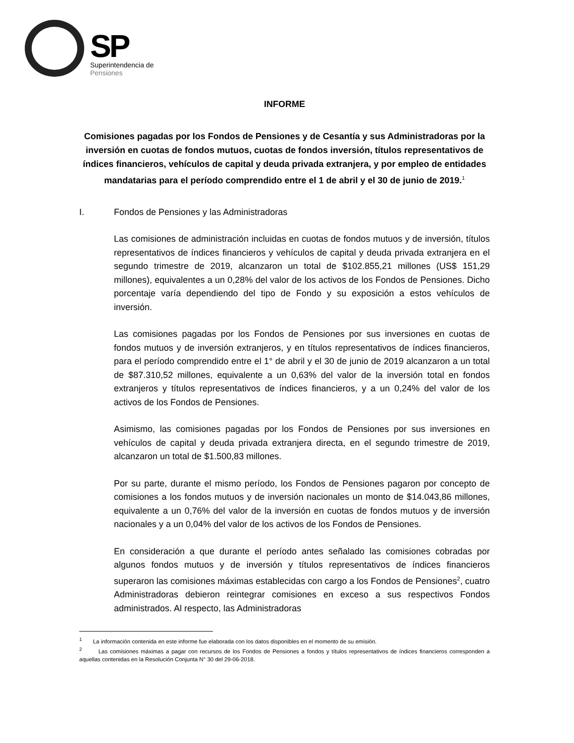SP
Superintendencia de
Pensiones
INFORME
Comisiones pagadas por los Fondos de Pensiones y de Cesantía y sus Administradoras por la inversión en cuotas de fondos mutuos, cuotas de fondos inversión, títulos representativos de índices financieros, vehículos de capital y deuda privada extranjera, y por empleo de entidades mandatarias para el período comprendido entre el 1 de abril y el 30 de junio de 2019.<sup>1</sup>
I. Fondos de Pensiones y las Administradoras
Las comisiones de administración incluidas en cuotas de fondos mutuos y de inversión, títulos representativos de índices financieros y vehículos de capital y deuda privada extranjera en el segundo trimestre de 2019, alcanzaron un total de $102.855,21 millones (US$ 151,29 millones), equivalentes a un 0,28% del valor de los activos de los Fondos de Pensiones. Dicho porcentaje varía dependiendo del tipo de Fondo y su exposición a estos vehículos de inversión.
Las comisiones pagadas por los Fondos de Pensiones por sus inversiones en cuotas de fondos mutuos y de inversión extranjeros, y en títulos representativos de índices financieros, para el período comprendido entre el 1° de abril y el 30 de junio de 2019 alcanzaron a un total de $87.310,52 millones, equivalente a un 0,63% del valor de la inversión total en fondos extranjeros y títulos representativos de índices financieros, y a un 0,24% del valor de los activos de los Fondos de Pensiones.
Asimismo, las comisiones pagadas por los Fondos de Pensiones por sus inversiones en vehículos de capital y deuda privada extranjera directa, en el segundo trimestre de 2019, alcanzaron un total de $1.500,83 millones.
Por su parte, durante el mismo período, los Fondos de Pensiones pagaron por concepto de comisiones a los fondos mutuos y de inversión nacionales un monto de $14.043,86 millones, equivalente a un 0,76% del valor de la inversión en cuotas de fondos mutuos y de inversión nacionales y a un 0,04% del valor de los activos de los Fondos de Pensiones.
En consideración a que durante el período antes señalado las comisiones cobradas por algunos fondos mutuos y de inversión y títulos representativos de índices financieros superaron las comisiones máximas establecidas con cargo a los Fondos de Pensiones<sup>2</sup>, cuatro Administradoras debieron reintegrar comisiones en exceso a sus respectivos Fondos administrados. Al respecto, las Administradoras
<sup>1</sup> La información contenida en este informe fue elaborada con los datos disponibles en el momento de su emisión.
<sup>2</sup> Las comisiones máximas a pagar con recursos de los Fondos de Pensiones a fondos y títulos representativos de índices financieros corresponden a aquellas contenidas en la Resolución Conjunta N° 30 del 29-06-2018.